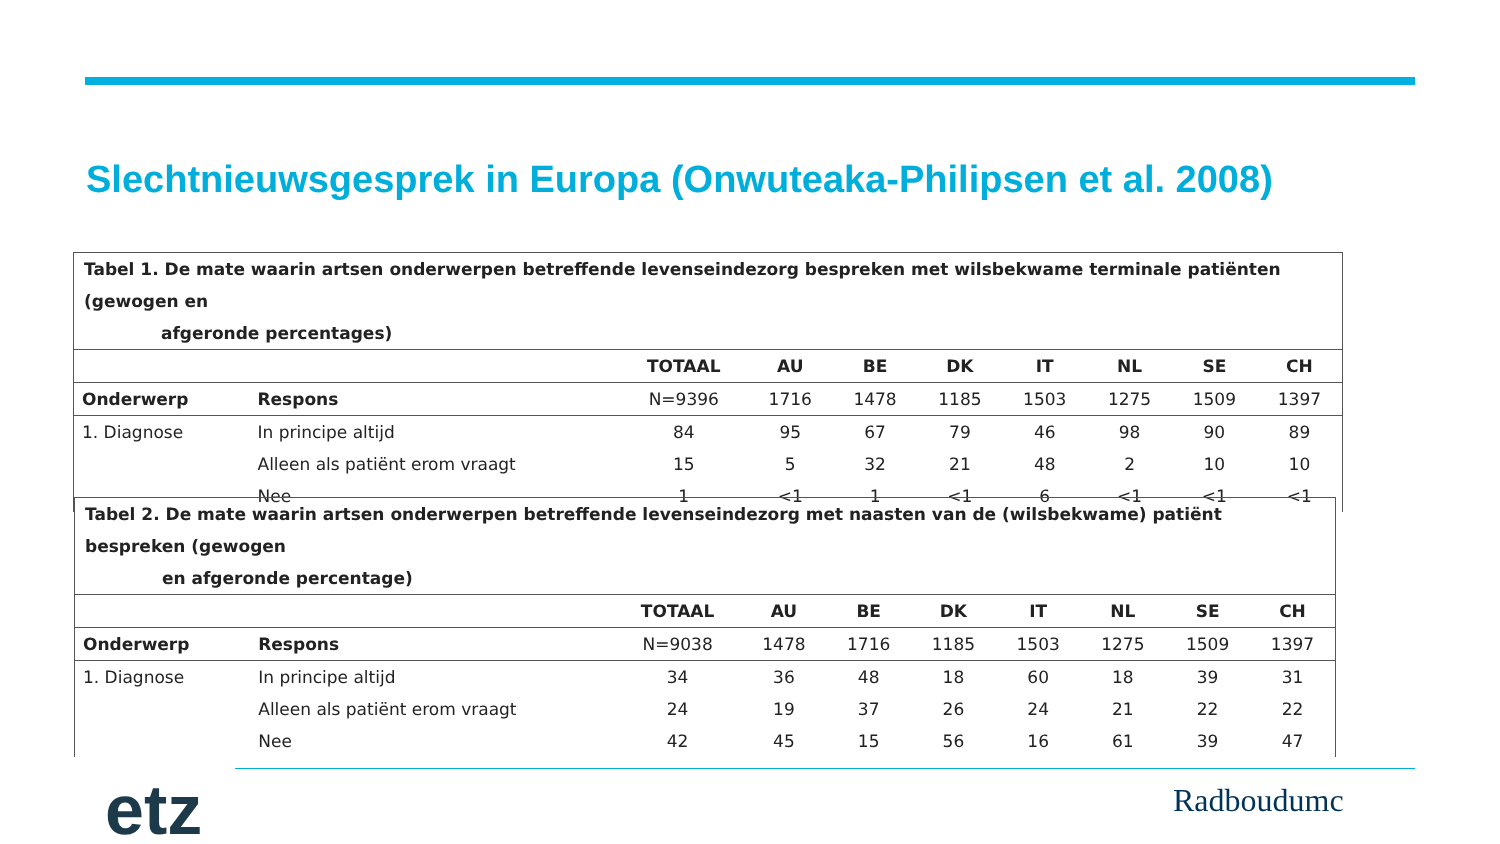Slechtnieuwsgesprek in Europa (Onwuteaka-Philipsen et al. 2008)
| Tabel 1. De mate waarin artsen onderwerpen betreffende levenseindezorg bespreken met wilsbekwame terminale patiënten (gewogen en afgeronde percentages) | | | | | | | | | |
| | | TOTAAL | AU | BE | DK | IT | NL | SE | CH |
| Onderwerp | Respons | N=9396 | 1716 | 1478 | 1185 | 1503 | 1275 | 1509 | 1397 |
| 1. Diagnose | In principe altijd | 84 | 95 | 67 | 79 | 46 | 98 | 90 | 89 |
| | Alleen als patiënt erom vraagt | 15 | 5 | 32 | 21 | 48 | 2 | 10 | 10 |
| | Nee | 1 | <1 | 1 | <1 | 6 | <1 | <1 | <1 |
| Tabel 2. De mate waarin artsen onderwerpen betreffende levenseindezorg met naasten van de (wilsbekwame) patiënt bespreken (gewogen en afgeronde percentage) | | | | | | | | | |
| | | TOTAAL | AU | BE | DK | IT | NL | SE | CH |
| Onderwerp | Respons | N=9038 | 1478 | 1716 | 1185 | 1503 | 1275 | 1509 | 1397 |
| 1. Diagnose | In principe altijd | 34 | 36 | 48 | 18 | 60 | 18 | 39 | 31 |
| | Alleen als patiënt erom vraagt | 24 | 19 | 37 | 26 | 24 | 21 | 22 | 22 |
| | Nee | 42 | 45 | 15 | 56 | 16 | 61 | 39 | 47 |
etz Radboudumc